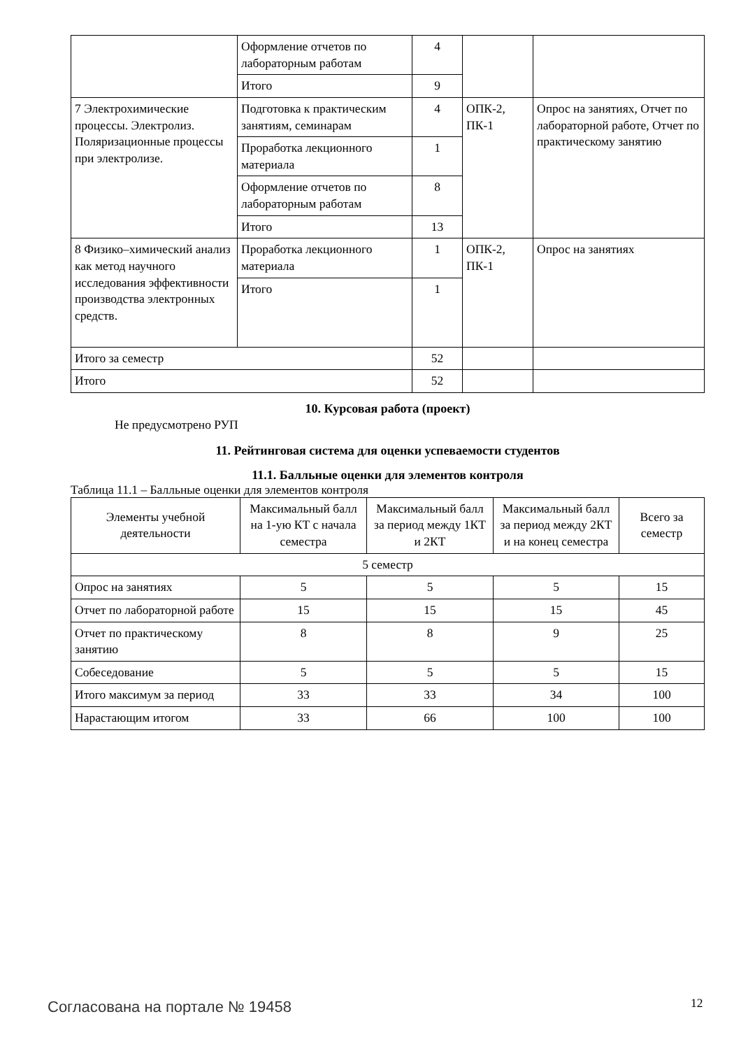| | Оформление отчетов по лабораторным работам | 4 | | |
| | Итого | 9 | | |
| 7 Электрохимические процессы. Электролиз. Поляризационные процессы при электролизе. | Подготовка к практическим занятиям, семинарам | 4 | ОПК-2, ПК-1 | Опрос на занятиях, Отчет по лабораторной работе, Отчет по практическому занятию |
| | Проработка лекционного материала | 1 | | |
| | Оформление отчетов по лабораторным работам | 8 | | |
| | Итого | 13 | | |
| 8 Физико–химический анализ как метод научного исследования эффективности производства электронных средств. | Проработка лекционного материала | 1 | ОПК-2, ПК-1 | Опрос на занятиях |
| | Итого | 1 | | |
| Итого за семестр | | 52 | | |
| Итого | | 52 | | |
10. Курсовая работа (проект)
Не предусмотрено РУП
11. Рейтинговая система для оценки успеваемости студентов
11.1. Балльные оценки для элементов контроля
Таблица 11.1 – Балльные оценки для элементов контроля
| Элементы учебной деятельности | Максимальный балл на 1-ую КТ с начала семестра | Максимальный балл за период между 1КТ и 2КТ | Максимальный балл за период между 2КТ и на конец семестра | Всего за семестр |
| --- | --- | --- | --- | --- |
| 5 семестр | | | | |
| Опрос на занятиях | 5 | 5 | 5 | 15 |
| Отчет по лабораторной работе | 15 | 15 | 15 | 45 |
| Отчет по практическому занятию | 8 | 8 | 9 | 25 |
| Собеседование | 5 | 5 | 5 | 15 |
| Итого максимум за период | 33 | 33 | 34 | 100 |
| Нарастающим итогом | 33 | 66 | 100 | 100 |
Согласована на портале № 19458 12